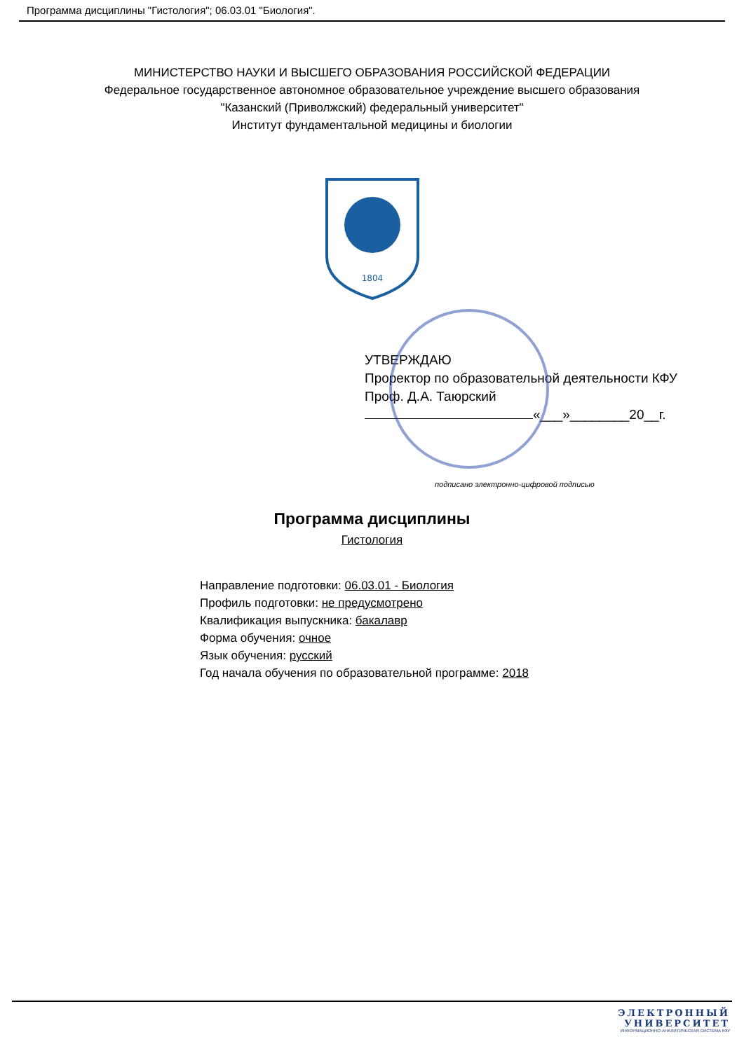Программа дисциплины "Гистология"; 06.03.01 "Биология".
МИНИСТЕРСТВО НАУКИ И ВЫСШЕГО ОБРАЗОВАНИЯ РОССИЙСКОЙ ФЕДЕРАЦИИ
Федеральное государственное автономное образовательное учреждение высшего образования
"Казанский (Приволжский) федеральный университет"
Институт фундаментальной медицины и биологии
1804
УТВЕРЖДАЮ
Проректор по образовательной деятельности КФУ
Проф. Д.А. Таюрский
«___»________20__г.
подписано электронно-цифровой подписью
Программа дисциплины
Гистология
Направление подготовки: 06.03.01 - Биология
Профиль подготовки: не предусмотрено
Квалификация выпускника: бакалавр
Форма обучения: очное
Язык обучения: русский
Год начала обучения по образовательной программе: 2018
ЭЛЕКТРОННЫЙ
УНИВЕРСИТЕТ
ИНФОРМАЦИОННО-АНАЛИТИЧЕСКАЯ СИСТЕМА КФУ